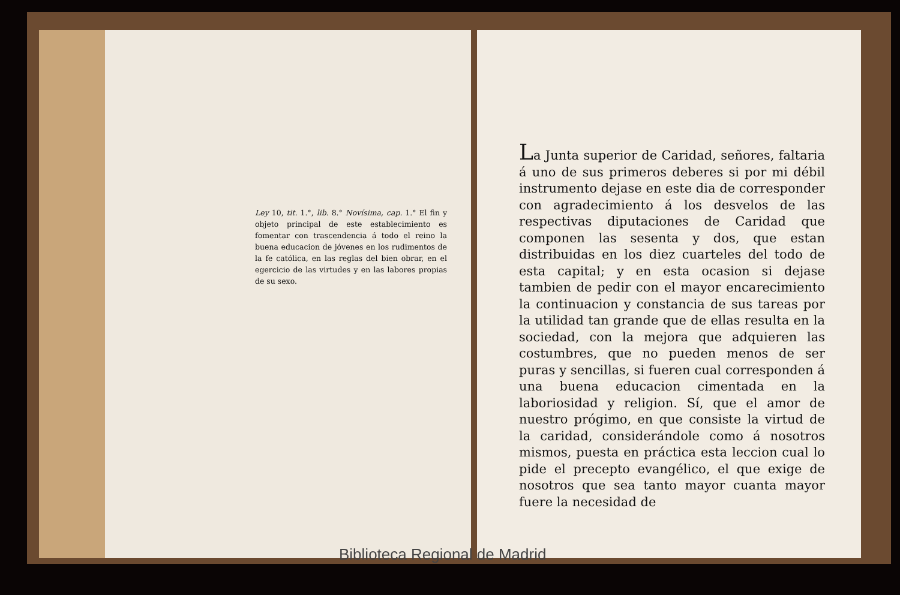Ley 10, tit. 1.°, lib. 8.° Novísima, cap. 1.° El fin y objeto principal de este establecimiento es fomentar con trascendencia á todo el reino la buena educacion de jóvenes en los rudimentos de la fe católica, en las reglas del bien obrar, en el egercicio de las virtudes y en las labores propias de su sexo.
La Junta superior de Caridad, señores, faltaria á uno de sus primeros deberes si por mi débil instrumento dejase en este dia de corresponder con agradecimiento á los desvelos de las respectivas diputaciones de Caridad que componen las sesenta y dos, que estan distribuidas en los diez cuarteles del todo de esta capital; y en esta ocasion si dejase tambien de pedir con el mayor encarecimiento la continuacion y constancia de sus tareas por la utilidad tan grande que de ellas resulta en la sociedad, con la mejora que adquieren las costumbres, que no pueden menos de ser puras y sencillas, si fueren cual corresponden á una buena educacion cimentada en la laboriosidad y religion. Sí, que el amor de nuestro prógimo, en que consiste la virtud de la caridad, considerándole como á nosotros mismos, puesta en práctica esta leccion cual lo pide el precepto evangélico, el que exige de nosotros que sea tanto mayor cuanta mayor fuere la necesidad de
Biblioteca Regional de Madrid